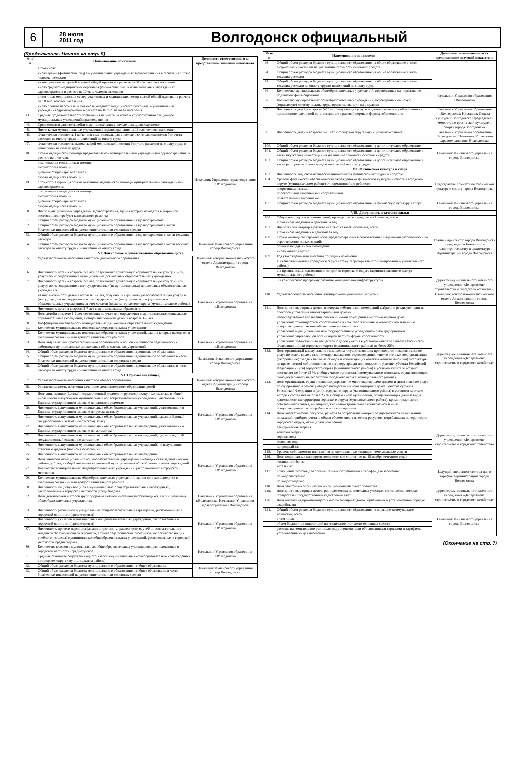6
28 июля
2011 год
Волгодонск официальный
(Продолжение. Начало на стр. 5)
| № п/п | Наименование показателя | Должность ответственного за представление значений показателя |
| --- | --- | --- |
| | в том числе: | |
| | число врачей (физических лиц) в муниципальных учреждениях здравоохранения в расчете на 10 тыс. человек населения | |
| | из них участковых врачей и врачей общей практики в расчете на 10 тыс. человек населения | |
| | число среднего медицинского персонала (физических лиц) в муниципальных учреждениях здравоохранения в расчете на 10 тыс. человек населения | |
| | в том числе медицинских сестер участковых и медицинских сестер врачей общей практики в расчете на 10 тыс. человек населения | |
| | число прочего персонала, в том числе младшего медицинского персонала, муниципальных учреждений здравоохранения в расчете на 10 тыс. человек населения | |
| 43. | Средняя продолжительность пребывания пациента на койке в круглосуточном стационаре муниципальных учреждений здравоохранения | |
| 44. | Среднегодовая занятость койки в муниципальных учреждениях здравоохранения | Начальник Управления здравоохранения г.Волгодонска |
| 45. | Число коек в муниципальных учреждениях здравоохранения на 10 тыс. человек населения | |
| 46. | Фактическая стоимость 1 койко-дня в муниципальных учреждениях здравоохранения без учета расходов на оплату труда и начислений на оплату труда | |
| 47. | Фактическая стоимость вызова скорой медицинской помощи без учета расходов на оплату труда и начислений на оплату труда | |
| 48. | Объем медицинской помощи, предоставляемой муниципальными учреждениями здравоохранения, в расчете на 1 жителя: | |
| | стационарная медицинская помощь | |
| | амбулаторная помощь | |
| | дневные стационары всех типов | |
| | скорая медицинская помощь | |
| 49. | Стоимость 1 единицы объема оказанной медицинской помощи муниципальными учреждениями здравоохранения: | |
| | стационарная медицинская помощь | |
| | амбулаторная помощь | |
| | дневные стационары всех типов | |
| | скорая медицинская помощь | |
| 50. | Число муниципальных учреждений здравоохранения, здания которых находятся в аварийном состоянии или требуют капитального ремонта | |
| 51. | Общий объем расходов бюджета муниципального образования на здравоохранение | |
| 52. | Общий объем расходов бюджета муниципального образования на здравоохранение в части бюджетных инвестиций на увеличение стоимости основных средств | |
| 53. | Общий объем расходов бюджета муниципального образования на здравоохранение в части текущих расходов | |
| 54. | Общий объем расходов бюджета муниципального образования на здравоохранение в части текущих расходов на оплату труда и начислений на оплату труда | Начальник Финансового управления города Волгодонска |
| VI. Дошкольное и дополнительное образование детей | | |
| 55. | Удовлетворенность населения качеством дошкольного образования | Начальник контрольно-аналитического отдела Администрации города Волгодонска |
| 56. | Численность детей в возрасте 3-7 лет, получающих дошкольную образовательную услугу и (или) услугу по их содержанию в муниципальных дошкольных образовательных учреждениях | Начальник Управления образования г.Волгодонска |
| 57. | Численность детей в возрасте 3-7 лет, получающих дошкольную образовательную услугу и (или) услугу по их содержанию в негосударственных (немуниципальных) дошкольных образовательных учреждениях | |
| | из них численность детей в возрасте 3-7 лет, получающих дошкольную образовательную услугу и (или) услугу по их содержанию в негосударственных (немуниципальных) дошкольных образовательных учреждениях за счет средств бюджета городского округа (муниципального района) | |
| 58. | Численность детей в возрасте 3-7 лет в муниципальном образовании | |
| 59. | Доля детей в возрасте 1-6 лет, состоящих на учете для определения в муниципальные дошкольные образовательные учреждения, в общей численности детей в возрасте 1-6 лет | |
| 60. | Коэффициент посещаемости муниципальных дошкольных образовательных учреждений | |
| 61. | Количество муниципальных дошкольных образовательных учреждений | |
| 62. | Количество муниципальных дошкольных образовательных учреждений, здания которых находятся в аварийном состоянии или требуют капитального ремонта | |
| 63. | Доля лиц с высшим профессиональным образованием в общей численности педагогических работников муниципальных дошкольных образовательных учреждений | Начальник Управления образования г.Волгодонска |
| 64. | Общий объем расходов бюджета муниципального образования на дошкольное образование | Начальник Финансового управления города Волгодонска |
| 65. | Общий объем расходов бюджета муниципального образования на дошкольное образование в части бюджетных инвестиций на увеличение стоимости основных средств | |
| 66. | Общий объем расходов бюджета муниципального образования на дошкольное образование в части расходов на оплату труда и начислений на оплату труда | |
| VI. Образование (общее) | | |
| 67. | Удовлетворенность населения качеством общего образования | Начальник контрольно-аналитического отдела Администрации города Волгодонска |
| 68. | Удовлетворенность населения качеством дополнительного образования детей | |
| 69. | Доля лиц, сдавших Единый государственный экзамен по русскому языку и математике, в общей численности выпускников муниципальных общеобразовательных учреждений, участвовавших в Едином государственном экзамене по данным предметам | Начальник Управления образования г.Волгодонска |
| 70. | Численность выпускников муниципальных общеобразовательных учреждений, участвовавших в Едином государственном экзамене по русскому языку | |
| 71. | Численность выпускников муниципальных общеобразовательных учреждений, сдавших Единый государственный экзамен по русскому языку | |
| 72. | Численность выпускников муниципальных общеобразовательных учреждений, участвовавших в Едином государственном экзамене по математике | |
| 73. | Численность выпускников муниципальных общеобразовательных учреждений, сдавших единый государственный экзамен по математике | |
| 74. | Численность выпускников муниципальных общеобразовательных учреждений, не получивших аттестат о среднем (полном) образовании | Начальник Управления образования г.Волгодонска |
| 75. | Численность выпускников муниципальных общеобразовательных учреждений | |
| 76. | Доля учителей муниципальных общеобразовательных учреждений, имеющих стаж педагогической работы до 5 лет, в общей численности учителей муниципальных общеобразовательных учреждений | |
| 77. | Количество муниципальных общеобразовательных учреждений, расположенных в городской местности | |
| 79. | Количество муниципальных общеобразовательных учреждений, здания которых находятся в аварийном состоянии или требуют капитального ремонта | |
| 80. | Численность лиц, обучающихся в муниципальных общеобразовательных учреждениях, расположенных в городской местности (среднегодовая) | |
| 82. | Доля детей первой и второй групп здоровья в общей численности обучающихся в муниципальных общеобразовательных учреждениях | Начальник Управления образования г.Волгодонска; Начальник Управления здравоохранения г.Волгодонска |
| 83. | Численность работников муниципальных общеобразовательных учреждений, расположенных в городской местности (среднегодовая) | Начальник Управления образования г.Волгодонска |
| 85. | Численность учителей муниципальных общеобразовательных учреждений, расположенных в городской местности (среднегодовая) | |
| 87. | Численность прочего персонала (административно-управленческого, учебно-вспомогательного, младшего обслуживающего персонала, а также педагогических работников, не осуществляющих учебного процесса) муниципальных общеобразовательных учреждений, расположенных в городской местности (среднегодовая) | |
| 89. | Количество классов в муниципальных общеобразовательных учреждениях, расположенных в городской местности (среднегодовое) | Начальник Управления образования г.Волгодонска |
| 91. | Средняя стоимость содержания одного класса в муниципальных общеобразовательных учреждениях в городском округе (муниципальном районе) | |
| 92. | Общий объем расходов бюджета муниципального образования на общее образование | Начальник Финансового управления города Волгодонска |
| 93. | Общий объем расходов бюджета муниципального образования на общее образование в части бюджетных инвестиций на увеличение стоимости основных средств | |
| № п/п | Наименование показателя | Должность ответственного за представление значений показателя |
| --- | --- | --- |
| 93. | Общий объем расходов бюджета муниципального образования на общее образование в части бюджетных инвестиций на увеличение стоимости основных средств | |
| 94. | Общий объем расходов бюджета муниципального образования на общее образование в части текущих расходов | |
| 95. | Общий объем расходов бюджета муниципального образования на общее образование в части текущих расходов на оплату труда и начислений на оплату труда | |
| 96. | Количество муниципальных общеобразовательных учреждений, переведенных на нормативное подушевое финансирование | Начальник Управления образования г.Волгодонска |
| 97. | Количество муниципальных общеобразовательных учреждений, переведенных на новую (отраслевую) систему оплаты труда, ориентированную на результат | |
| 98. | Численность детей в возрасте 5-18 лет, получающих услуги по дополнительному образованию в организациях различной организационно-правовой формы и формы собственности | Начальник Управления образования г.Волгодонска; Начальник Отдела культуры г.Волгодонска Председатель Комитета по физической культуре и спорту города Волгодонска |
| 99. | Численность детей в возрасте 5-18 лет в городском округе (муниципальном районе) | Начальник Управления образования г.Волгодонска; Начальник Управления здравоохранения г. Волгодонска |
| 100. | Общий объем расходов бюджета муниципального образования на дополнительное образование | Начальник Финансового управления города Волгодонска |
| 101. | Общий объем расходов бюджета муниципального образования на дополнительное образование в части бюджетных инвестиций на увеличение стоимости основных средств | |
| 102. | Общий объем расходов бюджета муниципального образования на дополнительное образование в части расходов на оплату труда и начислений на оплату труда | |
| VII. Физическая культура и спорт | | |
| 103. | Численность лиц, систематически занимающихся физической культурой и спортом | Председатель Комитета по физической культуре и спорту города Волгодонска |
| 104. | Уровень фактической обеспеченности учреждениями физической культуры и спорта в городском округе (муниципальном районе) от нормативной потребности: | |
| | спортивными залами | |
| | плоскостными спортивными сооружениями | |
| | плавательными бассейнами | |
| 105. | Общий объем расходов бюджета муниципального образования на физическую культуру и спорт | Начальник Финансового управления города Волгодонска |
| VIII. Доступность и качество жилья | | |
| 106. | Общая площадь жилых помещений, приходящаяся в среднем на 1 жителя, всего | Главный архитектор города Волгодонска - председатель Комитета по градостроительству и архитектуре Администрации города Волгодонска |
| | в том числе введенная в действие за год | |
| 107. | Число жилых квартир в расчете на 1 тыс. человек населения, всего | |
| | в том числе введенных в действие за год | |
| 108. | Объем жилищного строительства, предусмотренный в соответствии с выданными разрешениями на строительство жилых зданий: | |
| | общая площадь жилых помещений | |
| | число жилых квартир | |
| 109. | Год утверждения или внесения последних изменений: | |
| | 1 в генеральный план городского округа (схему территориального планирования муниципального района) | |
| | 2 в правила землепользования и застройки городского округа (административного центра муниципального района) | |
| | 3 в комплексную программу развития коммунальной инфраструктуры | Директор муниципального казенного учреждения «Департамент строительства и городского хозяйства»; |
| 110. | Удовлетворенность населения жилищно-коммунальными услугами | Начальник контрольно-аналитического отдела Администрации города Волгодонска |
| 111. | Доля многоквартирных домов, в которых собственники помещений выбрали и реализуют один из способов управления многоквартирными домами: | Директор муниципального казенного учреждения «Департамент строительства и городского хозяйства» |
| | непосредственное управление собственниками помещений в многоквартирном доме | |
| | управление товариществом собственников жилья либо жилищным кооперативом или иным специализированным потребительским кооперативом | |
| | управление муниципальным или государственным учреждением либо предприятием | |
| | управление управляющей организацией частной формы собственности | |
| | управление хозяйственным обществом с долей участия в уставном капитале субъекта Российской Федерации и (или) городского округа (муниципального района) не более 25% | |
| 112. | Доля организаций коммунального комплекса, осуществляющих производство товаров, оказание услуг по водо-, тепло-, газо-, электроснабжению, водоотведению, очистке сточных вод, утилизации (захоронению) твердых бытовых отходов и использующих объекты коммунальной инфраструктуры на праве частной собственности, по договору аренды или концессии, участие субъекта Российской Федерации и (или) городского округа (муниципального района) в уставном капитале которых составляет не более 25 %, в общем числе организаций коммунального комплекса, осуществляющих свою деятельность на территории городского округа (муниципального района) | |
| 113. | Доля организаций, осуществляющих управление многоквартирными домами и (или) оказание услуг по содержанию и ремонту общего имущества в многоквартирных домах, участие субъекта Российской Федерации и (или) городского округа (муниципального района) в уставном капитале которых составляет не более 25 %, в общем числе организаций, осуществляющих данные виды деятельности на территории городского округа (муниципального района), кроме товариществ собственников жилья, жилищных, жилищно-строительных кооперативов и иных специализированных потребительских кооперативов | |
| 114. | Доля энергетических ресурсов, расчеты за потребление которых осуществляются на основании показаний приборов учета, в общем объеме энергетических ресурсов, потребляемых на территории городского округа, муниципального района: | Директор муниципального казенного учреждения «Департамент строительства и городского хозяйства» |
| | электрическая энергия | |
| | тепловая энергия | |
| | горячая вода | |
| | холодная вода | |
| | природный газ | |
| 115. | Уровень собираемости платежей за предоставленные жилищно-коммунальные услуги | |
| 116. | Доля подписанных паспортов готовности (по состоянию на 15 ноября отчетного года): | |
| | жилищного фонда | |
| | котельных | |
| 117. | Отношение тарифов для промышленных потребителей к тарифам для населения: | Ведущий специалист сектора цен и тарифов Администрации города Волгодонска |
| | по водоснабжению | |
| | по водоотведению | |
| 118. | Доля убыточных организаций жилищно-коммунального хозяйства | Директор муниципального казенного учреждения «Департамент строительства и городского хозяйства» |
| 119. | Доля многоквартирных домов, расположенных на земельных участках, в отношении которых осуществлен государственный кадастровый учет | |
| 120. | Доля населения, проживающего в многоквартирных домах, признанных в установленном порядке аварийными | |
| 121. | Общий объем расходов бюджета муниципального образования на жилищно-коммунальное хозяйство, всего | Начальник Финансового управления города Волгодонска |
| | в том числе: | |
| | объем бюджетных инвестиций на увеличение стоимости основных средств | |
| | расходы на компенсацию разницы между экономически обоснованными тарифами и тарифами, установленными для населения | |
(Окончание на стр. 7)